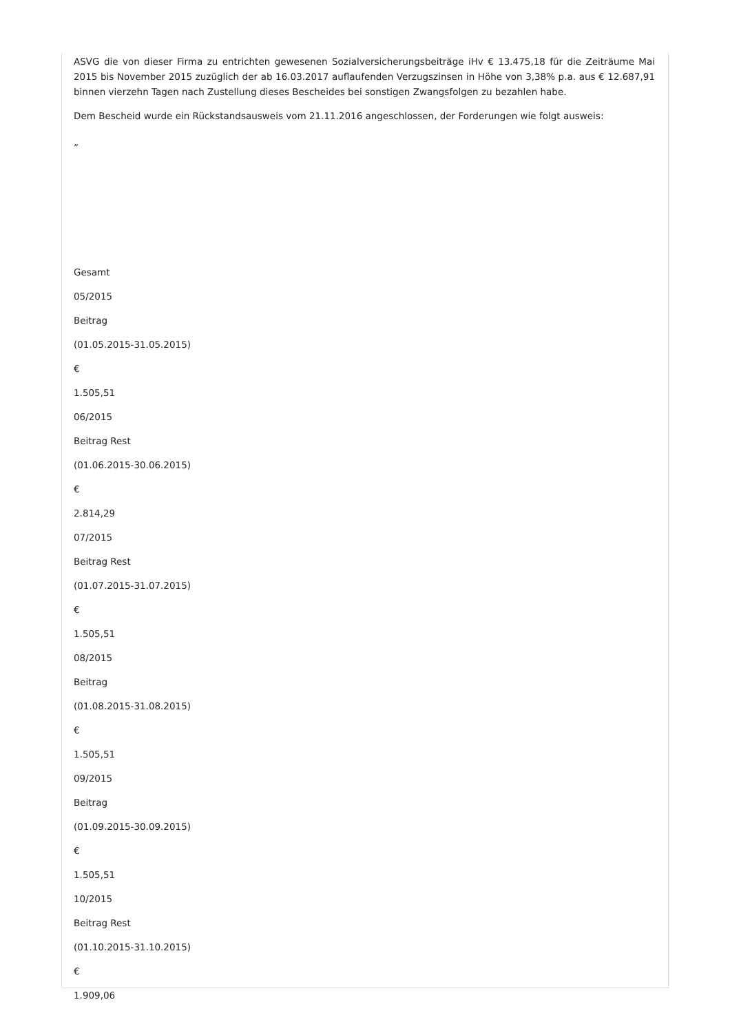ASVG die von dieser Firma zu entrichten gewesenen Sozialversicherungsbeiträge iHv € 13.475,18 für die Zeiträume Mai 2015 bis November 2015 zuzüglich der ab 16.03.2017 auflaufenden Verzugszinsen in Höhe von 3,38% p.a. aus € 12.687,91 binnen vierzehn Tagen nach Zustellung dieses Bescheides bei sonstigen Zwangsfolgen zu bezahlen habe.
Dem Bescheid wurde ein Rückstandsausweis vom 21.11.2016 angeschlossen, der Forderungen wie folgt ausweis:
„
Gesamt
05/2015
Beitrag
(01.05.2015-31.05.2015)
€
1.505,51
06/2015
Beitrag Rest
(01.06.2015-30.06.2015)
€
2.814,29
07/2015
Beitrag Rest
(01.07.2015-31.07.2015)
€
1.505,51
08/2015
Beitrag
(01.08.2015-31.08.2015)
€
1.505,51
09/2015
Beitrag
(01.09.2015-30.09.2015)
€
1.505,51
10/2015
Beitrag Rest
(01.10.2015-31.10.2015)
€
1.909,06